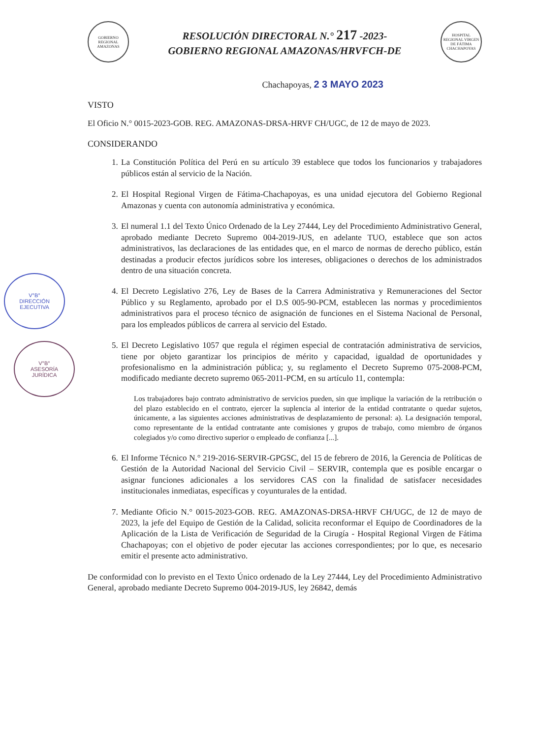V°B°
DIRECCIÓN
EJECUTIVA
V°B°
ASESORÍA
JURÍDICA
GOBIERNO REGIONAL AMAZONAS
RESOLUCIÓN DIRECTORAL N.° 217 -2023-
GOBIERNO REGIONAL AMAZONAS/HRVFCH-DE
HOSPITAL REGIONAL VIRGEN DE FÁTIMA CHACHAPOYAS
Chachapoyas, 2 3 MAYO 2023
VISTO
El Oficio N.° 0015-2023-GOB. REG. AMAZONAS-DRSA-HRVF CH/UGC, de 12 de mayo de 2023.
CONSIDERANDO
1. La Constitución Política del Perú en su artículo 39 establece que todos los funcionarios y trabajadores públicos están al servicio de la Nación.
2. El Hospital Regional Virgen de Fátima-Chachapoyas, es una unidad ejecutora del Gobierno Regional Amazonas y cuenta con autonomía administrativa y económica.
3. El numeral 1.1 del Texto Único Ordenado de la Ley 27444, Ley del Procedimiento Administrativo General, aprobado mediante Decreto Supremo 004-2019-JUS, en adelante TUO, establece que son actos administrativos, las declaraciones de las entidades que, en el marco de normas de derecho público, están destinadas a producir efectos jurídicos sobre los intereses, obligaciones o derechos de los administrados dentro de una situación concreta.
4. El Decreto Legislativo 276, Ley de Bases de la Carrera Administrativa y Remuneraciones del Sector Público y su Reglamento, aprobado por el D.S 005-90-PCM, establecen las normas y procedimientos administrativos para el proceso técnico de asignación de funciones en el Sistema Nacional de Personal, para los empleados públicos de carrera al servicio del Estado.
5. El Decreto Legislativo 1057 que regula el régimen especial de contratación administrativa de servicios, tiene por objeto garantizar los principios de mérito y capacidad, igualdad de oportunidades y profesionalismo en la administración pública; y, su reglamento el Decreto Supremo 075-2008-PCM, modificado mediante decreto supremo 065-2011-PCM, en su artículo 11, contempla:
Los trabajadores bajo contrato administrativo de servicios pueden, sin que implique la variación de la retribución o del plazo establecido en el contrato, ejercer la suplencia al interior de la entidad contratante o quedar sujetos, únicamente, a las siguientes acciones administrativas de desplazamiento de personal: a). La designación temporal, como representante de la entidad contratante ante comisiones y grupos de trabajo, como miembro de órganos colegiados y/o como directivo superior o empleado de confianza [...].
6. El Informe Técnico N.° 219-2016-SERVIR-GPGSC, del 15 de febrero de 2016, la Gerencia de Políticas de Gestión de la Autoridad Nacional del Servicio Civil – SERVIR, contempla que es posible encargar o asignar funciones adicionales a los servidores CAS con la finalidad de satisfacer necesidades institucionales inmediatas, específicas y coyunturales de la entidad.
7. Mediante Oficio N.° 0015-2023-GOB. REG. AMAZONAS-DRSA-HRVF CH/UGC, de 12 de mayo de 2023, la jefe del Equipo de Gestión de la Calidad, solicita reconformar el Equipo de Coordinadores de la Aplicación de la Lista de Verificación de Seguridad de la Cirugía - Hospital Regional Virgen de Fátima Chachapoyas; con el objetivo de poder ejecutar las acciones correspondientes; por lo que, es necesario emitir el presente acto administrativo.
De conformidad con lo previsto en el Texto Único ordenado de la Ley 27444, Ley del Procedimiento Administrativo General, aprobado mediante Decreto Supremo 004-2019-JUS, ley 26842, demás